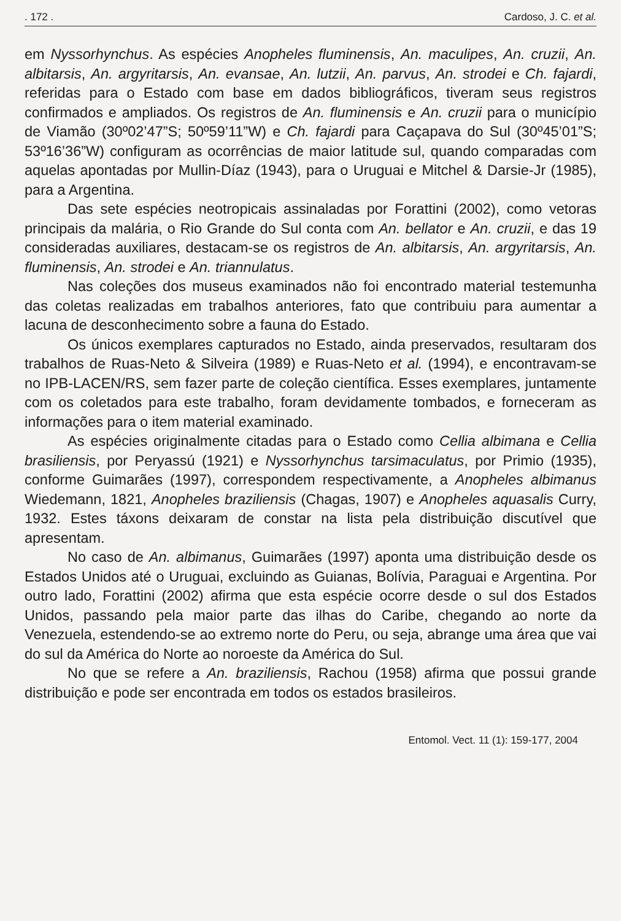. 172 . Cardoso, J. C. et al.
em Nyssorhynchus. As espécies Anopheles fluminensis, An. maculipes, An. cruzii, An. albitarsis, An. argyritarsis, An. evansae, An. lutzii, An. parvus, An. strodei e Ch. fajardi, referidas para o Estado com base em dados bibliográficos, tiveram seus registros confirmados e ampliados. Os registros de An. fluminensis e An. cruzii para o município de Viamão (30º02’47”S; 50º59’11”W) e Ch. fajardi para Caçapava do Sul (30º45’01”S; 53º16’36”W) configuram as ocorrências de maior latitude sul, quando comparadas com aquelas apontadas por Mullin-Díaz (1943), para o Uruguai e Mitchel & Darsie-Jr (1985), para a Argentina.
Das sete espécies neotropicais assinaladas por Forattini (2002), como vetoras principais da malária, o Rio Grande do Sul conta com An. bellator e An. cruzii, e das 19 consideradas auxiliares, destacam-se os registros de An. albitarsis, An. argyritarsis, An. fluminensis, An. strodei e An. triannulatus.
Nas coleções dos museus examinados não foi encontrado material testemunha das coletas realizadas em trabalhos anteriores, fato que contribuiu para aumentar a lacuna de desconhecimento sobre a fauna do Estado.
Os únicos exemplares capturados no Estado, ainda preservados, resultaram dos trabalhos de Ruas-Neto & Silveira (1989) e Ruas-Neto et al. (1994), e encontravam-se no IPB-LACEN/RS, sem fazer parte de coleção científica. Esses exemplares, juntamente com os coletados para este trabalho, foram devidamente tombados, e forneceram as informações para o item material examinado.
As espécies originalmente citadas para o Estado como Cellia albimana e Cellia brasiliensis, por Peryassú (1921) e Nyssorhynchus tarsimaculatus, por Primio (1935), conforme Guimarães (1997), correspondem respectivamente, a Anopheles albimanus Wiedemann, 1821, Anopheles braziliensis (Chagas, 1907) e Anopheles aquasalis Curry, 1932. Estes táxons deixaram de constar na lista pela distribuição discutível que apresentam.
No caso de An. albimanus, Guimarães (1997) aponta uma distribuição desde os Estados Unidos até o Uruguai, excluindo as Guianas, Bolívia, Paraguai e Argentina. Por outro lado, Forattini (2002) afirma que esta espécie ocorre desde o sul dos Estados Unidos, passando pela maior parte das ilhas do Caribe, chegando ao norte da Venezuela, estendendo-se ao extremo norte do Peru, ou seja, abrange uma área que vai do sul da América do Norte ao noroeste da América do Sul.
No que se refere a An. braziliensis, Rachou (1958) afirma que possui grande distribuição e pode ser encontrada em todos os estados brasileiros.
Entomol. Vect. 11 (1): 159-177, 2004